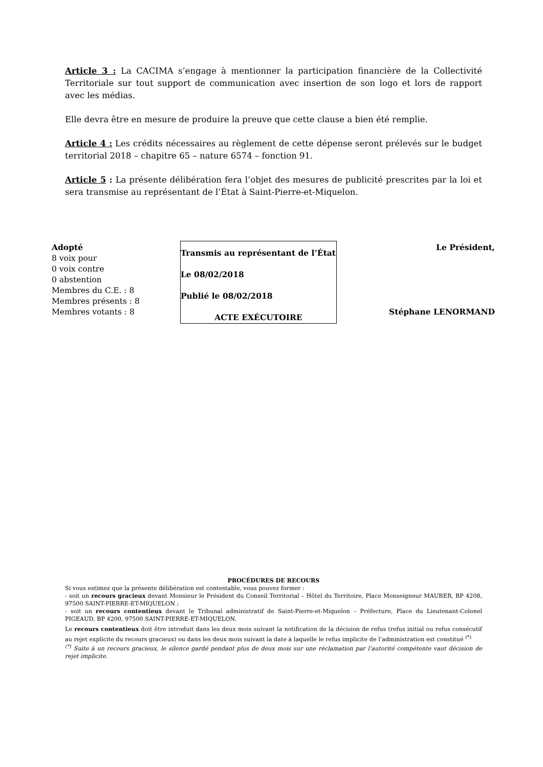Article 3 : La CACIMA s’engage à mentionner la participation financière de la Collectivité Territoriale sur tout support de communication avec insertion de son logo et lors de rapport avec les médias.
Elle devra être en mesure de produire la preuve que cette clause a bien été remplie.
Article 4 : Les crédits nécessaires au règlement de cette dépense seront prélevés sur le budget territorial 2018 – chapitre 65 – nature 6574 – fonction 91.
Article 5 : La présente délibération fera l’objet des mesures de publicité prescrites par la loi et sera transmise au représentant de l’État à Saint-Pierre-et-Miquelon.
Adopté
8 voix pour
0 voix contre
0 abstention
Membres du C.E. : 8
Membres présents : 8
Membres votants : 8
Transmis au représentant de l’État
Le 08/02/2018
Publié le 08/02/2018
ACTE EXÉCUTOIRE
Le Président,
Stéphane LENORMAND
PROCÉDURES DE RECOURS
Si vous estimez que la présente délibération est contestable, vous pouvez former :
- soit un recours gracieux devant Monsieur le Président du Conseil Territorial – Hôtel du Territoire, Place Monseigneur MAURER, BP 4208, 97500 SAINT-PIERRE-ET-MIQUELON ;
- soit un recours contentieux devant le Tribunal administratif de Saint-Pierre-et-Miquelon – Préfecture, Place du Lieutenant-Colonel PIGEAUD, BP 4200, 97500 SAINT-PIERRE-ET-MIQUELON.
Le recours contentieux doit être introduit dans les deux mois suivant la notification de la décision de refus (refus initial ou refus consécutif au rejet explicite du recours gracieux) ou dans les deux mois suivant la date à laquelle le refus implicite de l’administration est constitué <sup>(*)</sup>
<sup>(*)</sup> Suite à un recours gracieux, le silence gardé pendant plus de deux mois sur une réclamation par l’autorité compétente vaut décision de rejet implicite.